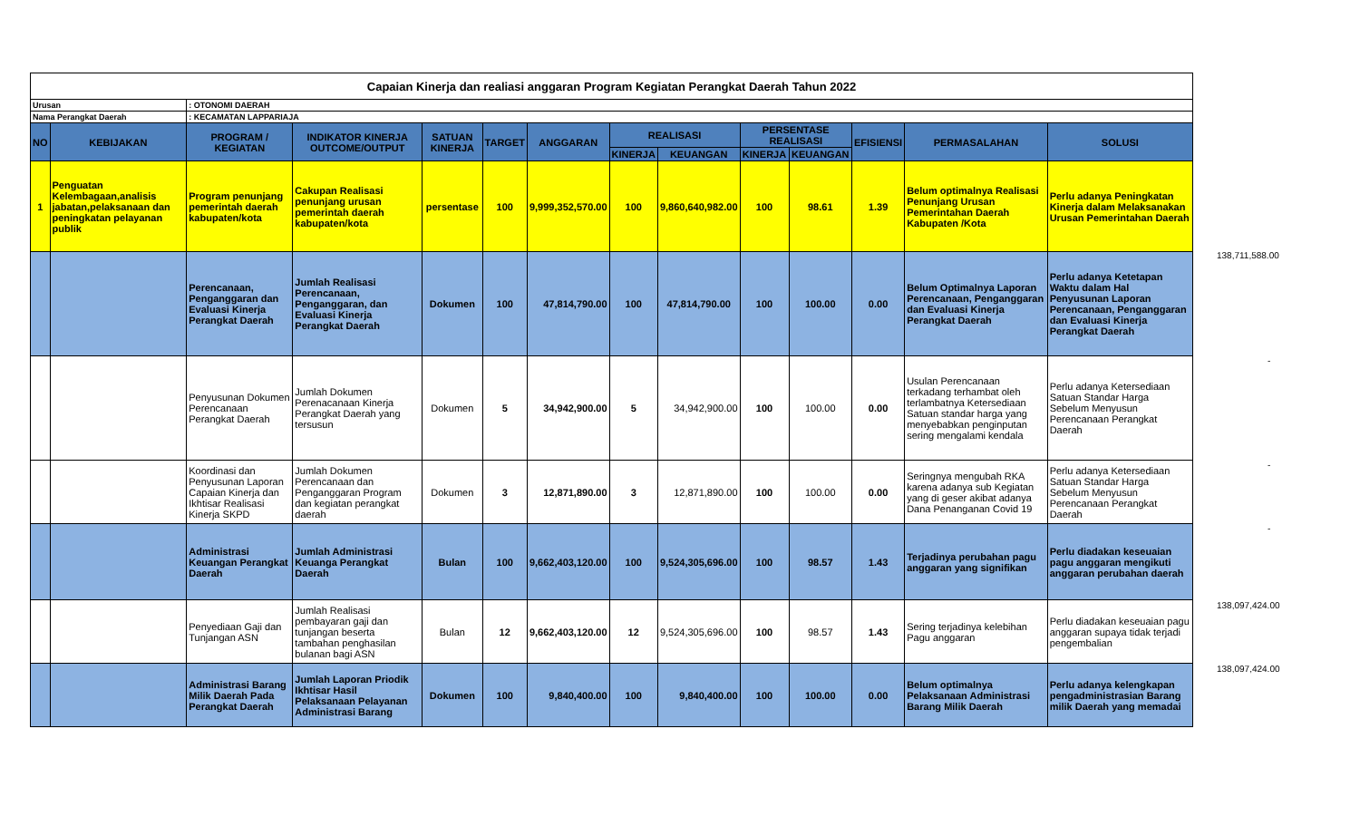| Capaian Kinerja dan realiasi anggaran Program Kegiatan Perangkat Daerah Tahun 2022 | | | | | | | | | | | | | |
| Urusan | | : OTONOMI DAERAH | | | | | | | | | | | |
| Nama Perangkat Daerah | | : KECAMATAN LAPPARIAJA | | | | | | | | | | | |
| NO | KEBIJAKAN | PROGRAM / KEGIATAN | INDIKATOR KINERJA OUTCOME/OUTPUT | SATUAN KINERJA | TARGET | ANGGARAN | REALISASI | | PERSENTASE REALISASI | | EFISIENSI | PERMASALAHAN | SOLUSI |
| | | | | | | | KINERJA | KEUANGAN | KINERJA | KEUANGAN | | | |
| 1 | Penguatan Kelembagaan,analisis jabatan,pelaksanaan dan peningkatan pelayanan publik | Program penunjang pemerintah daerah kabupaten/kota | Cakupan Realisasi penunjang urusan pemerintah daerah kabupaten/kota | persentase | 100 | 9,999,352,570.00 | 100 | 9,860,640,982.00 | 100 | 98.61 | 1.39 | Belum optimalnya Realisasi Penunjang Urusan Pemerintahan Daerah Kabupaten /Kota | Perlu adanya Peningkatan Kinerja dalam Melaksanakan Urusan Pemerintahan Daerah |
| | | Perencanaan, Penganggaran dan Evaluasi Kinerja Perangkat Daerah | Jumlah Realisasi Perencanaan, Penganggaran, dan Evaluasi Kinerja Perangkat Daerah | Dokumen | 100 | 47,814,790.00 | 100 | 47,814,790.00 | 100 | 100.00 | 0.00 | Belum Optimalnya Laporan Perencanaan, Penganggaran dan Evaluasi Kinerja Perangkat Daerah | Perlu adanya Ketetapan Waktu dalam Hal Penyusunan Laporan Perencanaan, Penganggaran dan Evaluasi Kinerja Perangkat Daerah |
| | | Penyusunan Dokumen Perencanaan Perangkat Daerah | Jumlah Dokumen Perenacanaan Kinerja Perangkat Daerah yang tersusun | Dokumen | 5 | 34,942,900.00 | 5 | 34,942,900.00 | 100 | 100.00 | 0.00 | Usulan Perencanaan terkadang terhambat oleh terlambatnya Ketersediaan Satuan standar harga yang menyebabkan penginputan sering mengalami kendala | Perlu adanya Ketersediaan Satuan Standar Harga Sebelum Menyusun Perencanaan Perangkat Daerah |
| | | Koordinasi dan Penyusunan Laporan Capaian Kinerja dan Ikhtisar Realisasi Kinerja SKPD | Jumlah Dokumen Perencanaan dan Penganggaran Program dan kegiatan perangkat daerah | Dokumen | 3 | 12,871,890.00 | 3 | 12,871,890.00 | 100 | 100.00 | 0.00 | Seringnya mengubah RKA karena adanya sub Kegiatan yang di geser akibat adanya Dana Penanganan Covid 19 | Perlu adanya Ketersediaan Satuan Standar Harga Sebelum Menyusun Perencanaan Perangkat Daerah |
| | | Administrasi Keuangan Perangkat Daerah | Jumlah Administrasi Keuanga Perangkat Daerah | Bulan | 100 | 9,662,403,120.00 | 100 | 9,524,305,696.00 | 100 | 98.57 | 1.43 | Terjadinya perubahan pagu anggaran yang signifikan | Perlu diadakan keseuaian pagu anggaran mengikuti anggaran perubahan daerah |
| | | Penyediaan Gaji dan Tunjangan ASN | Jumlah Realisasi pembayaran gaji dan tunjangan beserta tambahan penghasilan bulanan bagi ASN | Bulan | 12 | 9,662,403,120.00 | 12 | 9,524,305,696.00 | 100 | 98.57 | 1.43 | Sering terjadinya kelebihan Pagu anggaran | Perlu diadakan keseuaian pagu anggaran supaya tidak terjadi pengembalian |
| | | Administrasi Barang Milik Daerah Pada Perangkat Daerah | Jumlah Laporan Priodik Ikhtisar Hasil Pelaksanaan Pelayanan Administrasi Barang | Dokumen | 100 | 9,840,400.00 | 100 | 9,840,400.00 | 100 | 100.00 | 0.00 | Belum optimalnya Pelaksanaan Administrasi Barang Milik Daerah | Perlu adanya kelengkapan pengadministrasian Barang milik Daerah yang memadai |
138,711,588.00
-
-
-
138,097,424.00
138,097,424.00